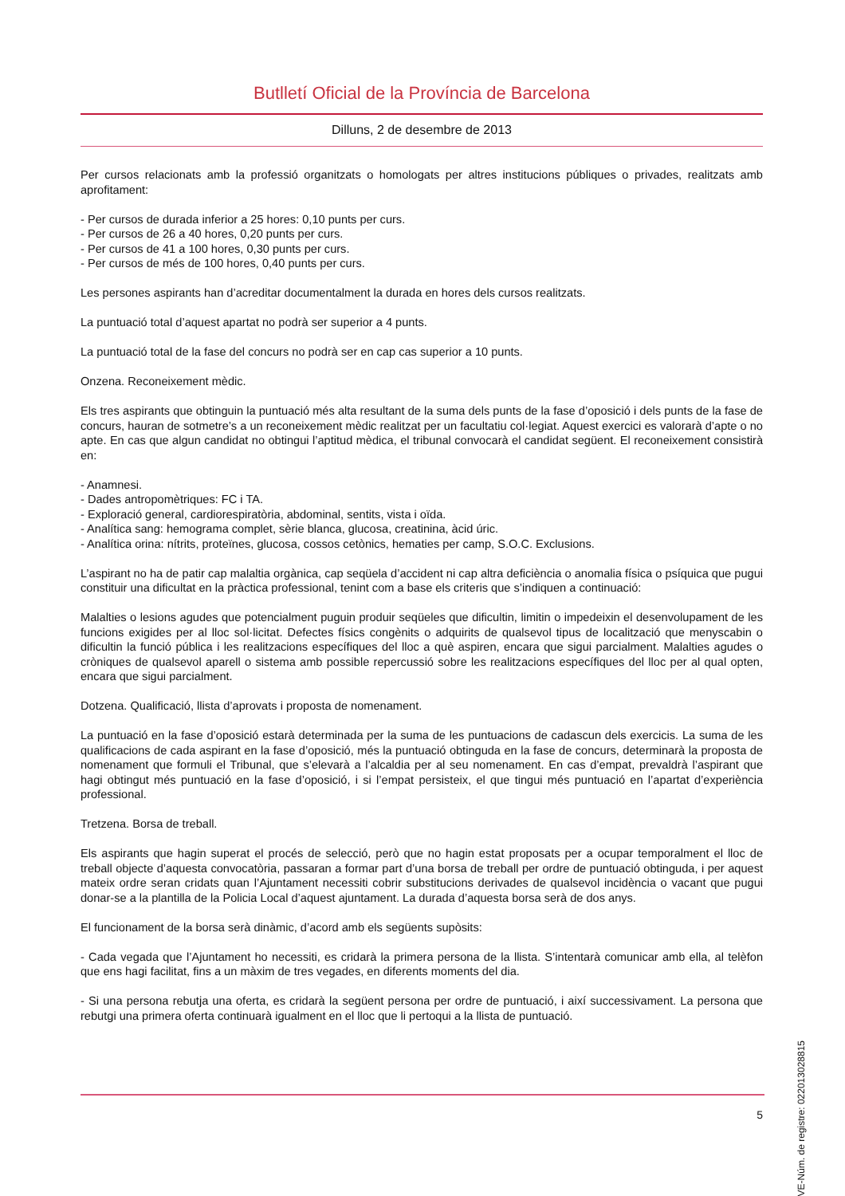Butlletí Oficial de la Província de Barcelona
Dilluns, 2 de desembre de 2013
Per cursos relacionats amb la professió organitzats o homologats per altres institucions públiques o privades, realitzats amb aprofitament:
- Per cursos de durada inferior a 25 hores: 0,10 punts per curs.
- Per cursos de 26 a 40 hores, 0,20 punts per curs.
- Per cursos de 41 a 100 hores, 0,30 punts per curs.
- Per cursos de més de 100 hores, 0,40 punts per curs.
Les persones aspirants han d’acreditar documentalment la durada en hores dels cursos realitzats.
La puntuació total d’aquest apartat no podrà ser superior a 4 punts.
La puntuació total de la fase del concurs no podrà ser en cap cas superior a 10 punts.
Onzena. Reconeixement mèdic.
Els tres aspirants que obtinguin la puntuació més alta resultant de la suma dels punts de la fase d’oposició i dels punts de la fase de concurs, hauran de sotmetre’s a un reconeixement mèdic realitzat per un facultatiu col·legiat. Aquest exercici es valorarà d’apte o no apte. En cas que algun candidat no obtingui l’aptitud mèdica, el tribunal convocarà el candidat següent. El reconeixement consistirà en:
- Anamnesi.
- Dades antropomètriques: FC i TA.
- Exploració general, cardiorespiratòria, abdominal, sentits, vista i oïda.
- Analítica sang: hemograma complet, sèrie blanca, glucosa, creatinina, àcid úric.
- Analítica orina: nítrits, proteïnes, glucosa, cossos cetònics, hematies per camp, S.O.C. Exclusions.
L’aspirant no ha de patir cap malaltia orgànica, cap seqüela d’accident ni cap altra deficiència o anomalia física o psíquica que pugui constituir una dificultat en la pràctica professional, tenint com a base els criteris que s’indiquen a continuació:
Malalties o lesions agudes que potencialment puguin produir seqüeles que dificultin, limitin o impedeixin el desenvolupament de les funcions exigides per al lloc sol·licitat. Defectes físics congènits o adquirits de qualsevol tipus de localització que menyscabin o dificultin la funció pública i les realitzacions específiques del lloc a què aspiren, encara que sigui parcialment. Malalties agudes o cròniques de qualsevol aparell o sistema amb possible repercussió sobre les realitzacions específiques del lloc per al qual opten, encara que sigui parcialment.
Dotzena. Qualificació, llista d’aprovats i proposta de nomenament.
La puntuació en la fase d’oposició estarà determinada per la suma de les puntuacions de cadascun dels exercicis. La suma de les qualificacions de cada aspirant en la fase d’oposició, més la puntuació obtinguda en la fase de concurs, determinarà la proposta de nomenament que formuli el Tribunal, que s’elevarà a l’alcaldia per al seu nomenament. En cas d’empat, prevaldrà l’aspirant que hagi obtingut més puntuació en la fase d’oposició, i si l’empat persisteix, el que tingui més puntuació en l’apartat d’experiència professional.
Tretzena. Borsa de treball.
Els aspirants que hagin superat el procés de selecció, però que no hagin estat proposats per a ocupar temporalment el lloc de treball objecte d’aquesta convocatòria, passaran a formar part d’una borsa de treball per ordre de puntuació obtinguda, i per aquest mateix ordre seran cridats quan l’Ajuntament necessiti cobrir substitucions derivades de qualsevol incidència o vacant que pugui donar-se a la plantilla de la Policia Local d’aquest ajuntament. La durada d’aquesta borsa serà de dos anys.
El funcionament de la borsa serà dinàmic, d’acord amb els següents supòsits:
- Cada vegada que l’Ajuntament ho necessiti, es cridarà la primera persona de la llista. S’intentarà comunicar amb ella, al telèfon que ens hagi facilitat, fins a un màxim de tres vegades, en diferents moments del dia.
- Si una persona rebutja una oferta, es cridarà la següent persona per ordre de puntuació, i així successivament. La persona que rebutgi una primera oferta continuarà igualment en el lloc que li pertoqui a la llista de puntuació.
5
CVE-Núm. de registre: 022013028815